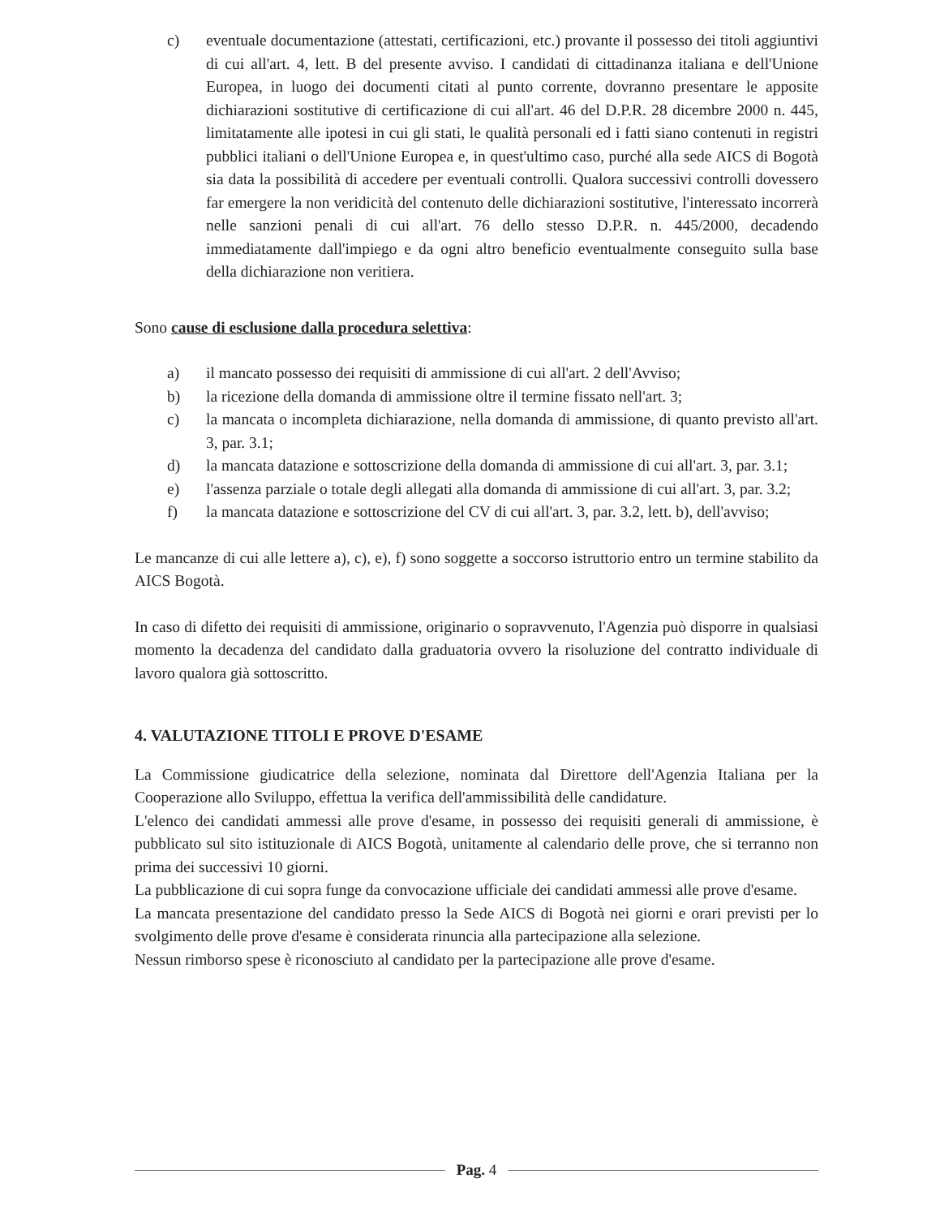c) eventuale documentazione (attestati, certificazioni, etc.) provante il possesso dei titoli aggiuntivi di cui all'art. 4, lett. B del presente avviso. I candidati di cittadinanza italiana e dell'Unione Europea, in luogo dei documenti citati al punto corrente, dovranno presentare le apposite dichiarazioni sostitutive di certificazione di cui all'art. 46 del D.P.R. 28 dicembre 2000 n. 445, limitatamente alle ipotesi in cui gli stati, le qualità personali ed i fatti siano contenuti in registri pubblici italiani o dell'Unione Europea e, in quest'ultimo caso, purché alla sede AICS di Bogotà sia data la possibilità di accedere per eventuali controlli. Qualora successivi controlli dovessero far emergere la non veridicità del contenuto delle dichiarazioni sostitutive, l'interessato incorrerà nelle sanzioni penali di cui all'art. 76 dello stesso D.P.R. n. 445/2000, decadendo immediatamente dall'impiego e da ogni altro beneficio eventualmente conseguito sulla base della dichiarazione non veritiera.
Sono cause di esclusione dalla procedura selettiva:
a) il mancato possesso dei requisiti di ammissione di cui all'art. 2 dell'Avviso;
b) la ricezione della domanda di ammissione oltre il termine fissato nell'art. 3;
c) la mancata o incompleta dichiarazione, nella domanda di ammissione, di quanto previsto all'art. 3, par. 3.1;
d) la mancata datazione e sottoscrizione della domanda di ammissione di cui all'art. 3, par. 3.1;
e) l'assenza parziale o totale degli allegati alla domanda di ammissione di cui all'art. 3, par. 3.2;
f) la mancata datazione e sottoscrizione del CV di cui all'art. 3, par. 3.2, lett. b), dell'avviso;
Le mancanze di cui alle lettere a), c), e), f) sono soggette a soccorso istruttorio entro un termine stabilito da AICS Bogotà.
In caso di difetto dei requisiti di ammissione, originario o sopravvenuto, l'Agenzia può disporre in qualsiasi momento la decadenza del candidato dalla graduatoria ovvero la risoluzione del contratto individuale di lavoro qualora già sottoscritto.
4. VALUTAZIONE TITOLI E PROVE D'ESAME
La Commissione giudicatrice della selezione, nominata dal Direttore dell'Agenzia Italiana per la Cooperazione allo Sviluppo, effettua la verifica dell'ammissibilità delle candidature.
L'elenco dei candidati ammessi alle prove d'esame, in possesso dei requisiti generali di ammissione, è pubblicato sul sito istituzionale di AICS Bogotà, unitamente al calendario delle prove, che si terranno non prima dei successivi 10 giorni.
La pubblicazione di cui sopra funge da convocazione ufficiale dei candidati ammessi alle prove d'esame.
La mancata presentazione del candidato presso la Sede AICS di Bogotà nei giorni e orari previsti per lo svolgimento delle prove d'esame è considerata rinuncia alla partecipazione alla selezione.
Nessun rimborso spese è riconosciuto al candidato per la partecipazione alle prove d'esame.
Pag. 4